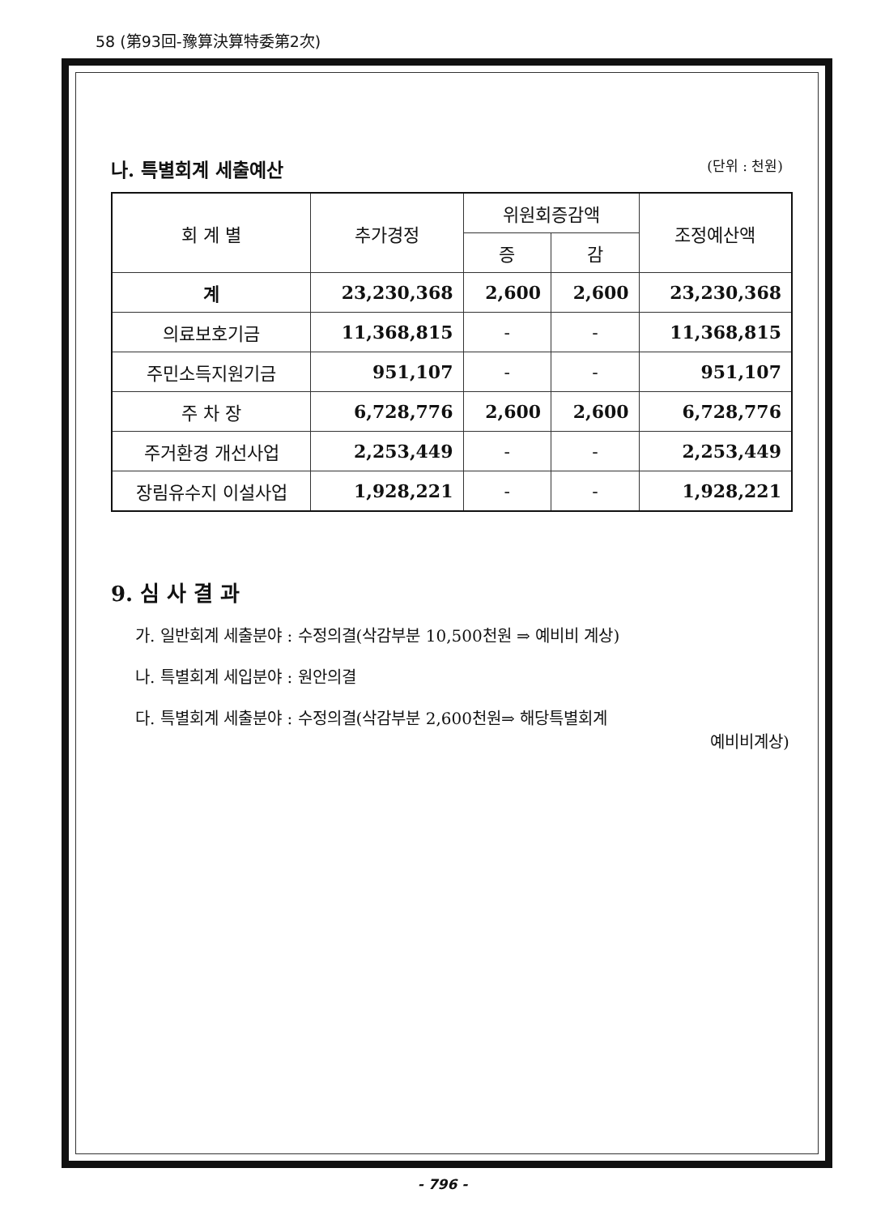58 (第93回-豫算決算特委第2次)
나. 특별회계 세출예산 (단위 : 천원)
| 회 계 별 | 추가경정 | 위원회증감액 | | 조정예산액 |
| --- | --- | --- | --- | --- |
| | | 증 | 감 | |
| 계 | 23,230,368 | 2,600 | 2,600 | 23,230,368 |
| 의료보호기금 | 11,368,815 | - | - | 11,368,815 |
| 주민소득지원기금 | 951,107 | - | - | 951,107 |
| 주 차 장 | 6,728,776 | 2,600 | 2,600 | 6,728,776 |
| 주거환경 개선사업 | 2,253,449 | - | - | 2,253,449 |
| 장림유수지 이설사업 | 1,928,221 | - | - | 1,928,221 |
9. 심 사 결 과
가. 일반회계 세출분야 : 수정의결(삭감부분 10,500천원 ⇒ 예비비 계상)
나. 특별회계 세입분야 : 원안의결
다. 특별회계 세출분야 : 수정의결(삭감부분 2,600천원⇒ 해당특별회계
예비비계상)
- 796 -